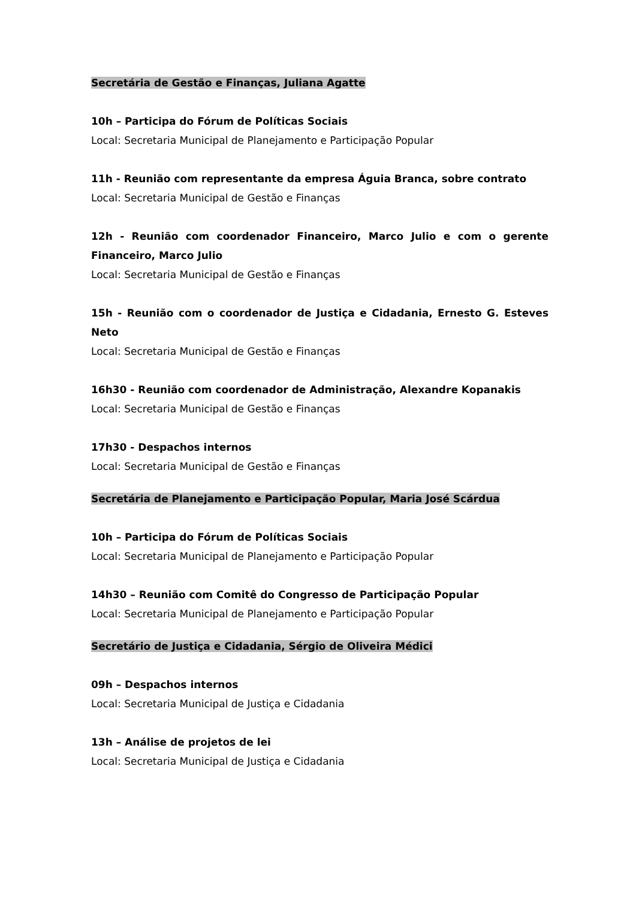Secretária de Gestão e Finanças, Juliana Agatte
10h – Participa do Fórum de Políticas Sociais
Local: Secretaria Municipal de Planejamento e Participação Popular
11h - Reunião com representante da empresa Águia Branca, sobre contrato
Local: Secretaria Municipal de Gestão e Finanças
12h - Reunião com coordenador Financeiro, Marco Julio e com o gerente Financeiro, Marco Julio
Local: Secretaria Municipal de Gestão e Finanças
15h - Reunião com o coordenador de Justiça e Cidadania, Ernesto G. Esteves Neto
Local: Secretaria Municipal de Gestão e Finanças
16h30 - Reunião com coordenador de Administração, Alexandre Kopanakis
Local: Secretaria Municipal de Gestão e Finanças
17h30 - Despachos internos
Local: Secretaria Municipal de Gestão e Finanças
Secretária de Planejamento e Participação Popular, Maria José Scárdua
10h – Participa do Fórum de Políticas Sociais
Local: Secretaria Municipal de Planejamento e Participação Popular
14h30 – Reunião com Comitê do Congresso de Participação Popular
Local: Secretaria Municipal de Planejamento e Participação Popular
Secretário de Justiça e Cidadania, Sérgio de Oliveira Médici
09h – Despachos internos
Local: Secretaria Municipal de Justiça e Cidadania
13h – Análise de projetos de lei
Local: Secretaria Municipal de Justiça e Cidadania